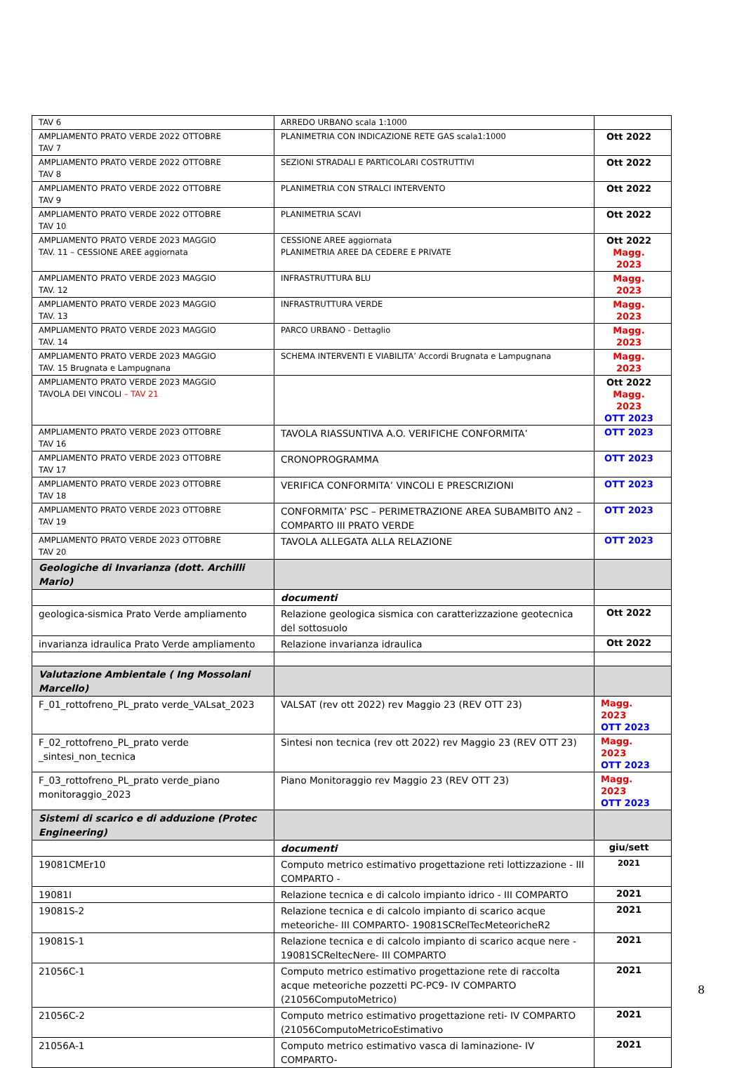| TAV 6 | ARREDO URBANO scala 1:1000 | |
| AMPLIAMENTO PRATO VERDE 2022 OTTOBRE TAV 7 | PLANIMETRIA CON INDICAZIONE RETE GAS scala1:1000 | Ott 2022 |
| AMPLIAMENTO PRATO VERDE 2022 OTTOBRE TAV 8 | SEZIONI STRADALI E PARTICOLARI COSTRUTTIVI | Ott 2022 |
| AMPLIAMENTO PRATO VERDE 2022 OTTOBRE TAV 9 | PLANIMETRIA CON STRALCI INTERVENTO | Ott 2022 |
| AMPLIAMENTO PRATO VERDE 2022 OTTOBRE TAV 10 | PLANIMETRIA SCAVI | Ott 2022 |
| AMPLIAMENTO PRATO VERDE 2023 MAGGIO TAV. 11 – CESSIONE AREE aggiornata | CESSIONE AREE aggiornata PLANIMETRIA AREE DA CEDERE E PRIVATE | Ott 2022 Magg. 2023 |
| AMPLIAMENTO PRATO VERDE 2023 MAGGIO TAV. 12 | INFRASTRUTTURA BLU | Magg. 2023 |
| AMPLIAMENTO PRATO VERDE 2023 MAGGIO TAV. 13 | INFRASTRUTTURA VERDE | Magg. 2023 |
| AMPLIAMENTO PRATO VERDE 2023 MAGGIO TAV. 14 | PARCO URBANO - Dettaglio | Magg. 2023 |
| AMPLIAMENTO PRATO VERDE 2023 MAGGIO TAV. 15 Brugnata e Lampugnana | SCHEMA INTERVENTI E VIABILITA’ Accordi Brugnata e Lampugnana | Magg. 2023 |
| AMPLIAMENTO PRATO VERDE 2023 MAGGIO TAVOLA DEI VINCOLI – TAV 21 | | Ott 2022 Magg. 2023 OTT 2023 |
| AMPLIAMENTO PRATO VERDE 2023 OTTOBRE TAV 16 | TAVOLA RIASSUNTIVA A.O. VERIFICHE CONFORMITA’ | OTT 2023 |
| AMPLIAMENTO PRATO VERDE 2023 OTTOBRE TAV 17 | CRONOPROGRAMMA | OTT 2023 |
| AMPLIAMENTO PRATO VERDE 2023 OTTOBRE TAV 18 | VERIFICA CONFORMITA’ VINCOLI E PRESCRIZIONI | OTT 2023 |
| AMPLIAMENTO PRATO VERDE 2023 OTTOBRE TAV 19 | CONFORMITA’ PSC – PERIMETRAZIONE AREA SUBAMBITO AN2 – COMPARTO III PRATO VERDE | OTT 2023 |
| AMPLIAMENTO PRATO VERDE 2023 OTTOBRE TAV 20 | TAVOLA ALLEGATA ALLA RELAZIONE | OTT 2023 |
| Geologiche di Invarianza (dott. Archilli Mario) | | |
| | documenti | |
| geologica-sismica Prato Verde ampliamento | Relazione geologica sismica con caratterizzazione geotecnica del sottosuolo | Ott 2022 |
| invarianza idraulica Prato Verde ampliamento | Relazione invarianza idraulica | Ott 2022 |
| Valutazione Ambientale ( Ing Mossolani Marcello) | | |
| F_01_rottofreno_PL_prato verde_VALsat_2023 | VALSAT (rev ott 2022) rev Maggio 23 (REV OTT 23) | Magg. 2023 OTT 2023 |
| F_02_rottofreno_PL_prato verde _sintesi_non_tecnica | Sintesi non tecnica (rev ott 2022) rev Maggio 23 (REV OTT 23) | Magg. 2023 OTT 2023 |
| F_03_rottofreno_PL_prato verde_piano monitoraggio_2023 | Piano Monitoraggio rev Maggio 23 (REV OTT 23) | Magg. 2023 OTT 2023 |
| Sistemi di scarico e di adduzione (Protec Engineering) | | |
| | documenti | giu/sett |
| 19081CMEr10 | Computo metrico estimativo progettazione reti lottizzazione - III COMPARTO - | 2021 |
| 19081I | Relazione tecnica e di calcolo impianto idrico - III COMPARTO | 2021 |
| 19081S-2 | Relazione tecnica e di calcolo impianto di scarico acque meteoriche- III COMPARTO- 19081SCRelTecMeteoricheR2 | 2021 |
| 19081S-1 | Relazione tecnica e di calcolo impianto di scarico acque nere - 19081SCReltecNere- III COMPARTO | 2021 |
| 21056C-1 | Computo metrico estimativo progettazione rete di raccolta acque meteoriche pozzetti PC-PC9- IV COMPARTO (21056ComputoMetrico) | 2021 |
| 21056C-2 | Computo metrico estimativo progettazione reti- IV COMPARTO (21056ComputoMetricoEstimativo | 2021 |
| 21056A-1 | Computo metrico estimativo vasca di laminazione- IV COMPARTO- | 2021 |
8